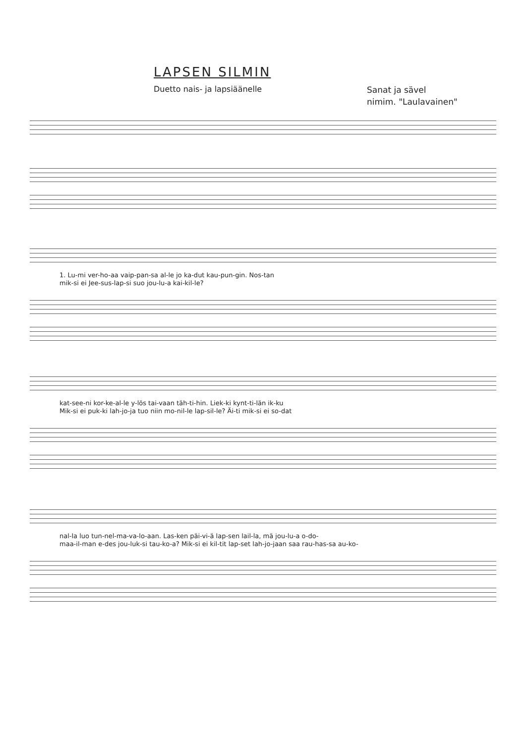LAPSEN SILMIN
Duetto nais- ja lapsiäänelle
Sanat ja sävel
nimim. "Laulavainen"
1. Lu-mi ver-ho-aa vaip-pan-sa al-le jo ka-dut kau-pun-gin. Nos-tan
mik-si ei Jee-sus-lap-si suo jou-lu-a kai-kil-le?
kat-see-ni kor-ke-al-le y-lös tai-vaan täh-ti-hin. Liek-ki kynt-ti-län ik-ku
Mik-si ei puk-ki lah-jo-ja tuo niin mo-nil-le lap-sil-le? Äi-ti mik-si ei so-dat
nal-la luo tun-nel-ma-va-lo-aan. Las-ken päi-vi-ä lap-sen lail-la, mä jou-lu-a o-do-
maa-il-man e-des jou-luk-si tau-ko-a? Mik-si ei kil-tit lap-set lah-jo-jaan saa rau-has-sa au-ko-